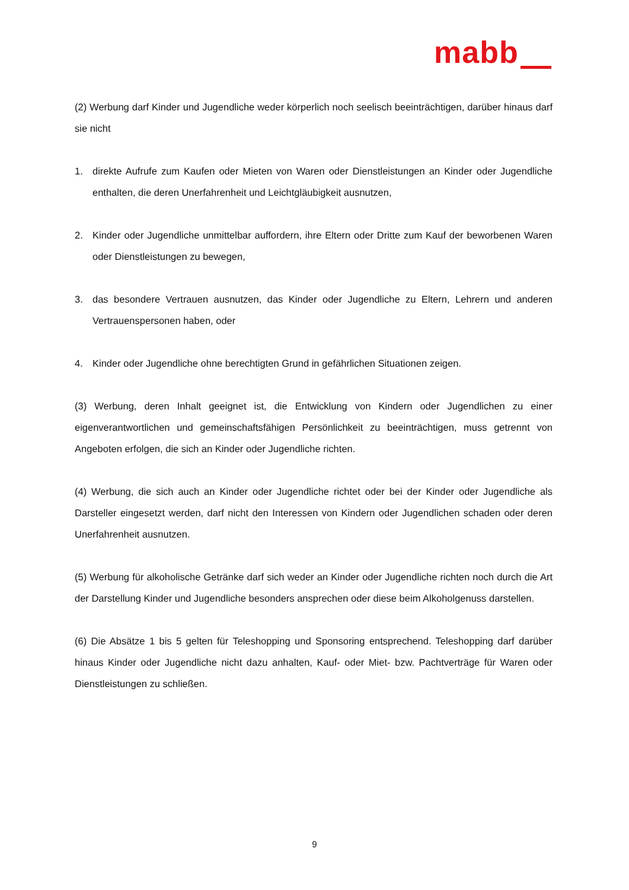mabb
(2) Werbung darf Kinder und Jugendliche weder körperlich noch seelisch beeinträchtigen, darüber hinaus darf sie nicht
1. direkte Aufrufe zum Kaufen oder Mieten von Waren oder Dienstleistungen an Kinder oder Jugendliche enthalten, die deren Unerfahrenheit und Leichtgläubigkeit ausnutzen,
2. Kinder oder Jugendliche unmittelbar auffordern, ihre Eltern oder Dritte zum Kauf der beworbenen Waren oder Dienstleistungen zu bewegen,
3. das besondere Vertrauen ausnutzen, das Kinder oder Jugendliche zu Eltern, Lehrern und anderen Vertrauenspersonen haben, oder
4. Kinder oder Jugendliche ohne berechtigten Grund in gefährlichen Situationen zeigen.
(3) Werbung, deren Inhalt geeignet ist, die Entwicklung von Kindern oder Jugendlichen zu einer eigenverantwortlichen und gemeinschaftsfähigen Persönlichkeit zu beeinträchtigen, muss getrennt von Angeboten erfolgen, die sich an Kinder oder Jugendliche richten.
(4) Werbung, die sich auch an Kinder oder Jugendliche richtet oder bei der Kinder oder Jugendliche als Darsteller eingesetzt werden, darf nicht den Interessen von Kindern oder Jugendlichen schaden oder deren Unerfahrenheit ausnutzen.
(5) Werbung für alkoholische Getränke darf sich weder an Kinder oder Jugendliche richten noch durch die Art der Darstellung Kinder und Jugendliche besonders ansprechen oder diese beim Alkoholgenuss darstellen.
(6) Die Absätze 1 bis 5 gelten für Teleshopping und Sponsoring entsprechend. Teleshopping darf darüber hinaus Kinder oder Jugendliche nicht dazu anhalten, Kauf- oder Miet- bzw. Pachtverträge für Waren oder Dienstleistungen zu schließen.
9